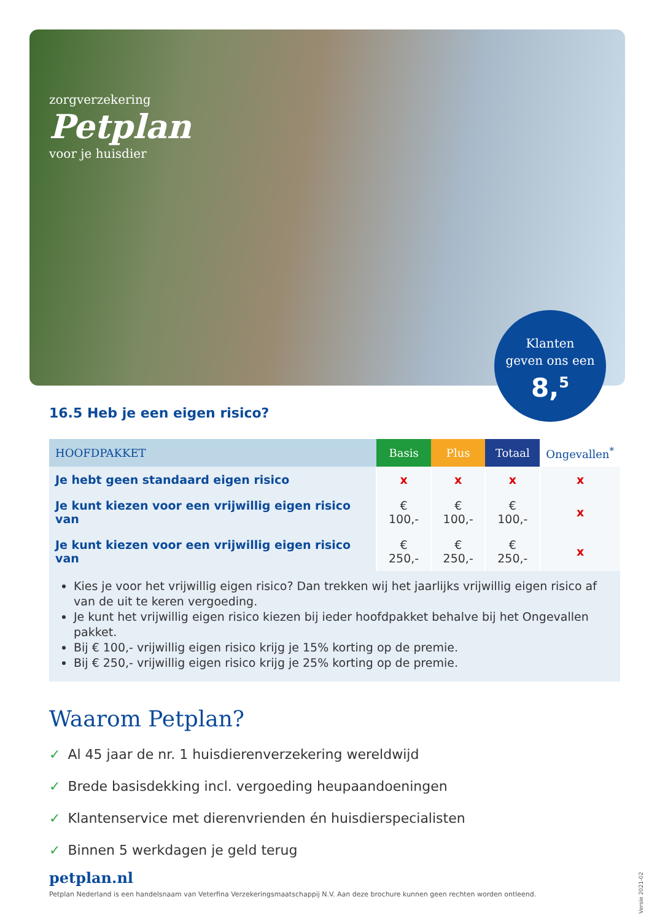zorgverzekering
Petplan
voor je huisdier
Klanten
geven ons een
8,<sup>5</sup>
16.5 Heb je een eigen risico?
| HOOFDPAKKET | Basis | Plus | Totaal | Ongevallen<sup>*</sup> |
| --- | --- | --- | --- | --- |
| Je hebt geen standaard eigen risico | x | x | x | x |
| Je kunt kiezen voor een vrijwillig eigen risico van | € 100,- | € 100,- | € 100,- | x |
| Je kunt kiezen voor een vrijwillig eigen risico van | € 250,- | € 250,- | € 250,- | x |
Kies je voor het vrijwillig eigen risico? Dan trekken wij het jaarlijks vrijwillig eigen risico af van de uit te keren vergoeding.
Je kunt het vrijwillig eigen risico kiezen bij ieder hoofdpakket behalve bij het Ongevallen pakket.
Bij € 100,- vrijwillig eigen risico krijg je 15% korting op de premie.
Bij € 250,- vrijwillig eigen risico krijg je 25% korting op de premie.
Waarom Petplan?
✓ Al 45 jaar de nr. 1 huisdierenverzekering wereldwijd
✓ Brede basisdekking incl. vergoeding heupaandoeningen
✓ Klantenservice met dierenvrienden én huisdierspecialisten
✓ Binnen 5 werkdagen je geld terug
petplan.nl
Petplan Nederland is een handelsnaam van Veterfina Verzekeringsmaatschappij N.V. Aan deze brochure kunnen geen rechten worden ontleend.
Versie 2021-02